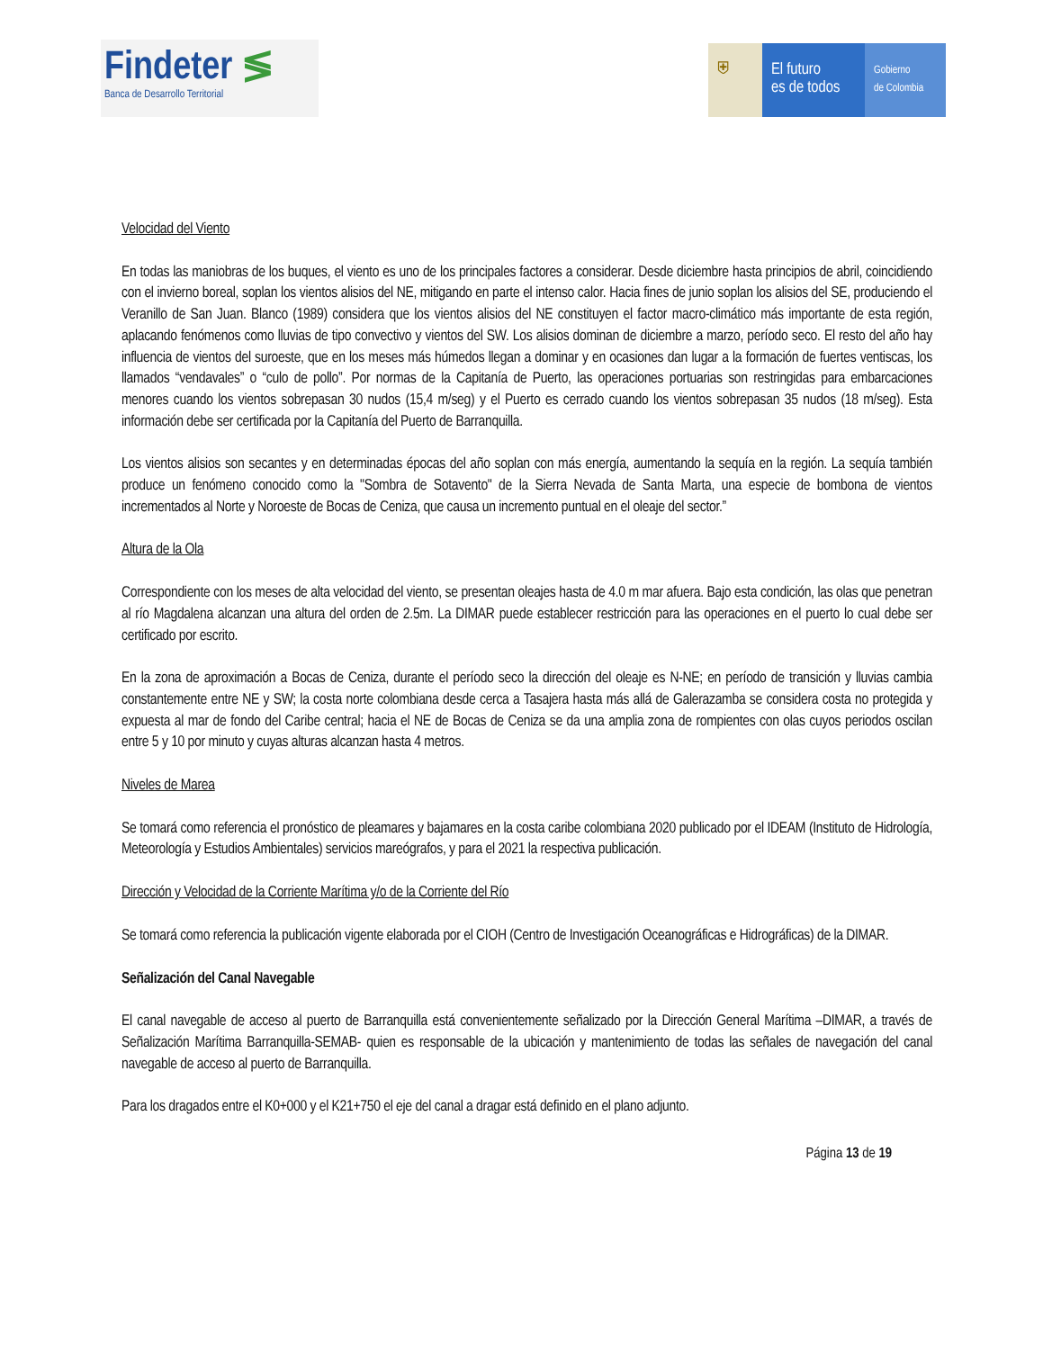Findeter ≶
Banca de Desarrollo Territorial
⛨ El futuro
es de todos
Gobierno
de Colombia
Velocidad del Viento
En todas las maniobras de los buques, el viento es uno de los principales factores a considerar. Desde diciembre hasta principios de abril, coincidiendo con el invierno boreal, soplan los vientos alisios del NE, mitigando en parte el intenso calor. Hacia fines de junio soplan los alisios del SE, produciendo el Veranillo de San Juan. Blanco (1989) considera que los vientos alisios del NE constituyen el factor macro-climático más importante de esta región, aplacando fenómenos como lluvias de tipo convectivo y vientos del SW. Los alisios dominan de diciembre a marzo, período seco. El resto del año hay influencia de vientos del suroeste, que en los meses más húmedos llegan a dominar y en ocasiones dan lugar a la formación de fuertes ventiscas, los llamados “vendavales” o “culo de pollo”. Por normas de la Capitanía de Puerto, las operaciones portuarias son restringidas para embarcaciones menores cuando los vientos sobrepasan 30 nudos (15,4 m/seg) y el Puerto es cerrado cuando los vientos sobrepasan 35 nudos (18 m/seg). Esta información debe ser certificada por la Capitanía del Puerto de Barranquilla.
Los vientos alisios son secantes y en determinadas épocas del año soplan con más energía, aumentando la sequía en la región. La sequía también produce un fenómeno conocido como la "Sombra de Sotavento" de la Sierra Nevada de Santa Marta, una especie de bombona de vientos incrementados al Norte y Noroeste de Bocas de Ceniza, que causa un incremento puntual en el oleaje del sector.”
Altura de la Ola
Correspondiente con los meses de alta velocidad del viento, se presentan oleajes hasta de 4.0 m mar afuera. Bajo esta condición, las olas que penetran al río Magdalena alcanzan una altura del orden de 2.5m. La DIMAR puede establecer restricción para las operaciones en el puerto lo cual debe ser certificado por escrito.
En la zona de aproximación a Bocas de Ceniza, durante el período seco la dirección del oleaje es N-NE; en período de transición y lluvias cambia constantemente entre NE y SW; la costa norte colombiana desde cerca a Tasajera hasta más allá de Galerazamba se considera costa no protegida y expuesta al mar de fondo del Caribe central; hacia el NE de Bocas de Ceniza se da una amplia zona de rompientes con olas cuyos periodos oscilan entre 5 y 10 por minuto y cuyas alturas alcanzan hasta 4 metros.
Niveles de Marea
Se tomará como referencia el pronóstico de pleamares y bajamares en la costa caribe colombiana 2020 publicado por el IDEAM (Instituto de Hidrología, Meteorología y Estudios Ambientales) servicios mareógrafos, y para el 2021 la respectiva publicación.
Dirección y Velocidad de la Corriente Marítima y/o de la Corriente del Río
Se tomará como referencia la publicación vigente elaborada por el CIOH (Centro de Investigación Oceanográficas e Hidrográficas) de la DIMAR.
Señalización del Canal Navegable
El canal navegable de acceso al puerto de Barranquilla está convenientemente señalizado por la Dirección General Marítima –DIMAR, a través de Señalización Marítima Barranquilla-SEMAB- quien es responsable de la ubicación y mantenimiento de todas las señales de navegación del canal navegable de acceso al puerto de Barranquilla.
Para los dragados entre el K0+000 y el K21+750 el eje del canal a dragar está definido en el plano adjunto.
Página 13 de 19